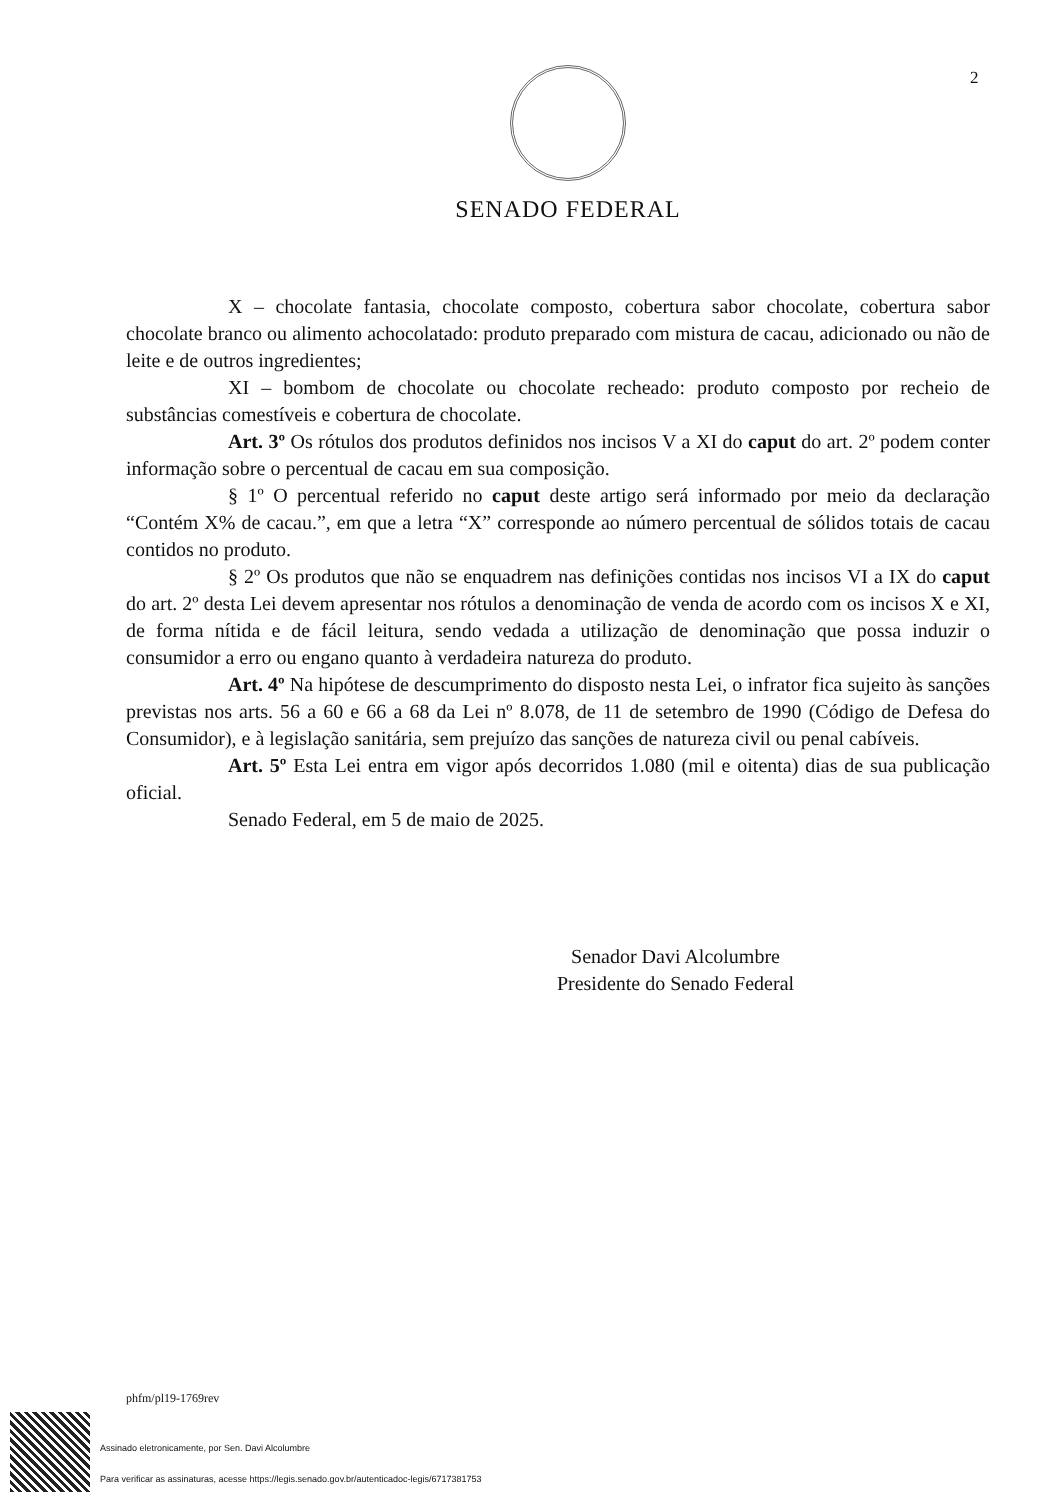2
SENADO FEDERAL
X – chocolate fantasia, chocolate composto, cobertura sabor chocolate, cobertura sabor chocolate branco ou alimento achocolatado: produto preparado com mistura de cacau, adicionado ou não de leite e de outros ingredientes;
XI – bombom de chocolate ou chocolate recheado: produto composto por recheio de substâncias comestíveis e cobertura de chocolate.
Art. 3º Os rótulos dos produtos definidos nos incisos V a XI do caput do art. 2º podem conter informação sobre o percentual de cacau em sua composição.
§ 1º O percentual referido no caput deste artigo será informado por meio da declaração “Contém X% de cacau.”, em que a letra “X” corresponde ao número percentual de sólidos totais de cacau contidos no produto.
§ 2º Os produtos que não se enquadrem nas definições contidas nos incisos VI a IX do caput do art. 2º desta Lei devem apresentar nos rótulos a denominação de venda de acordo com os incisos X e XI, de forma nítida e de fácil leitura, sendo vedada a utilização de denominação que possa induzir o consumidor a erro ou engano quanto à verdadeira natureza do produto.
Art. 4º Na hipótese de descumprimento do disposto nesta Lei, o infrator fica sujeito às sanções previstas nos arts. 56 a 60 e 66 a 68 da Lei nº 8.078, de 11 de setembro de 1990 (Código de Defesa do Consumidor), e à legislação sanitária, sem prejuízo das sanções de natureza civil ou penal cabíveis.
Art. 5º Esta Lei entra em vigor após decorridos 1.080 (mil e oitenta) dias de sua publicação oficial.
Senado Federal, em 5 de maio de 2025.
Senador Davi Alcolumbre
Presidente do Senado Federal
phfm/pl19-1769rev
Assinado eletronicamente, por Sen. Davi Alcolumbre
Para verificar as assinaturas, acesse https://legis.senado.gov.br/autenticadoc-legis/6717381753